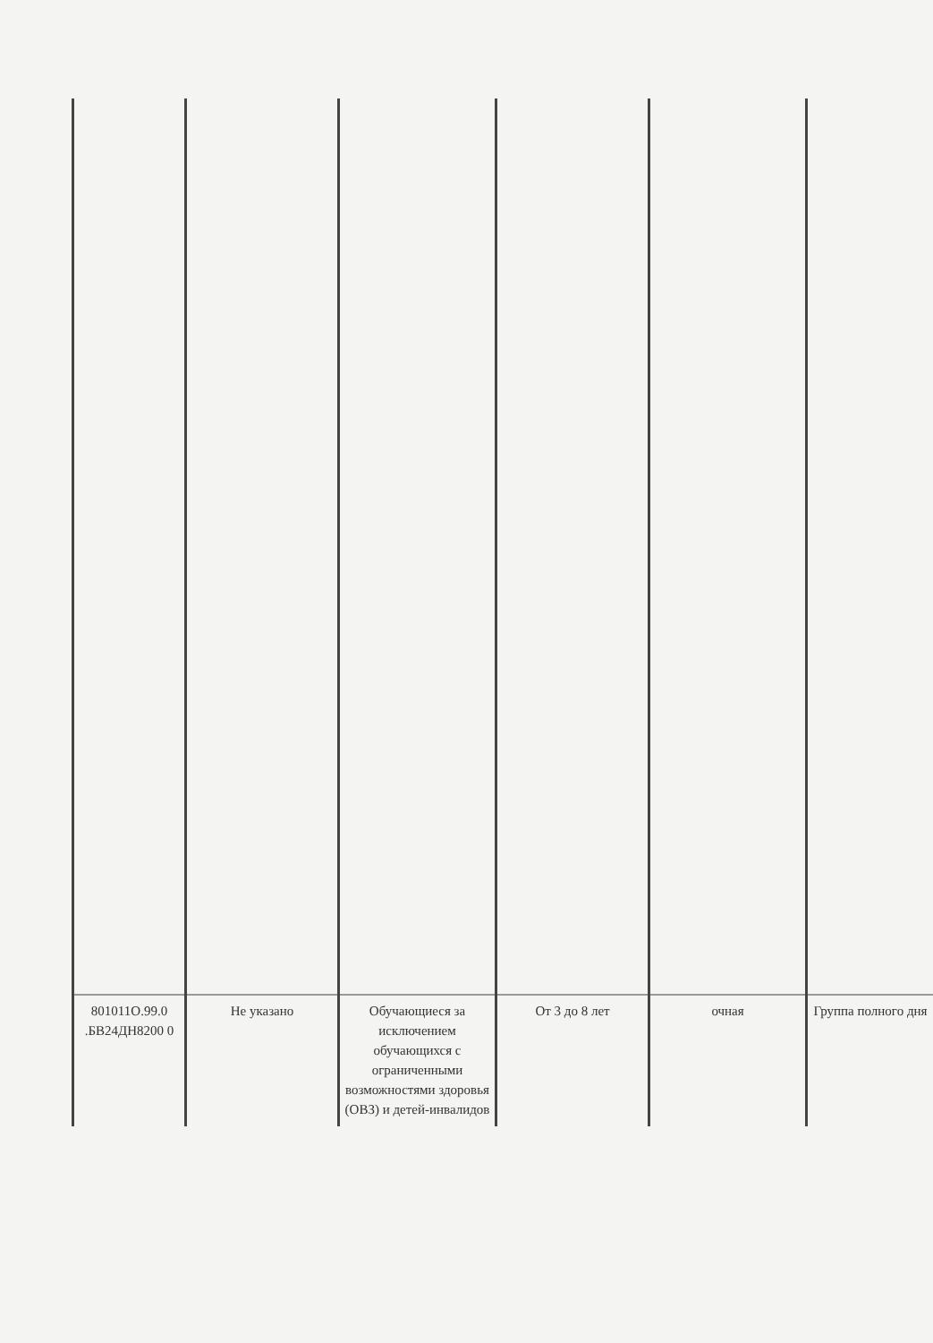| 801011О.99.0 .БВ24ДН8200 0 | Не указано | Обучающиеся за исключением обучающихся с ограниченными возможностями здоровья (ОВЗ) и детей-инвалидов | От 3 до 8 лет | очная | Группа полного дня |